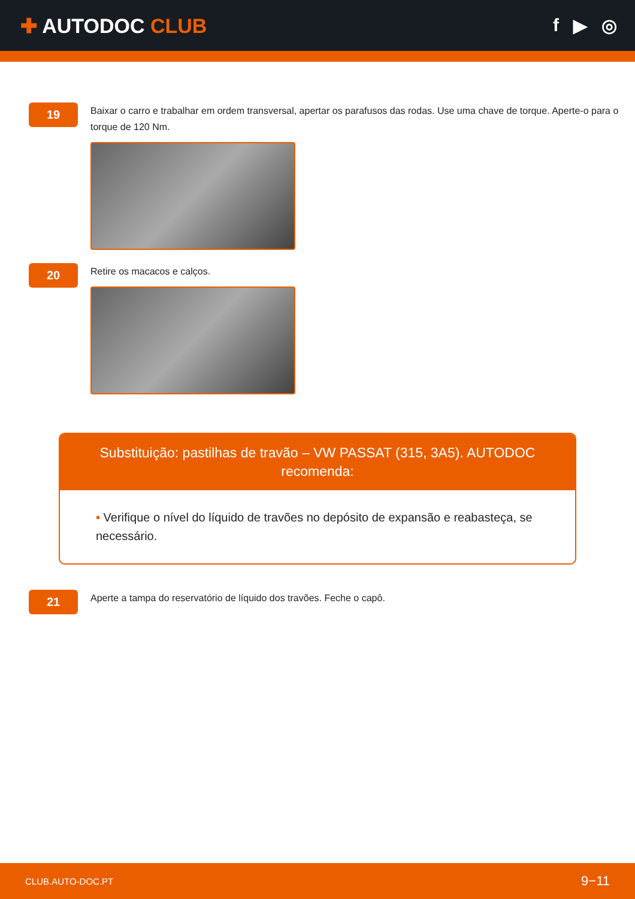✚ AUTODOC CLUB f ▶ ◎
19
Baixar o carro e trabalhar em ordem transversal, apertar os parafusos das rodas. Use uma chave de torque. Aperte-o para o torque de 120 Nm.
20
Retire os macacos e calços.
Substituição: pastilhas de travão – VW PASSAT (315, 3A5). AUTODOC recomenda:
• Verifique o nível do líquido de travões no depósito de expansão e reabasteça, se necessário.
21
Aperte a tampa do reservatório de líquido dos travões. Feche o capô.
CLUB.AUTO-DOC.PT 9−11